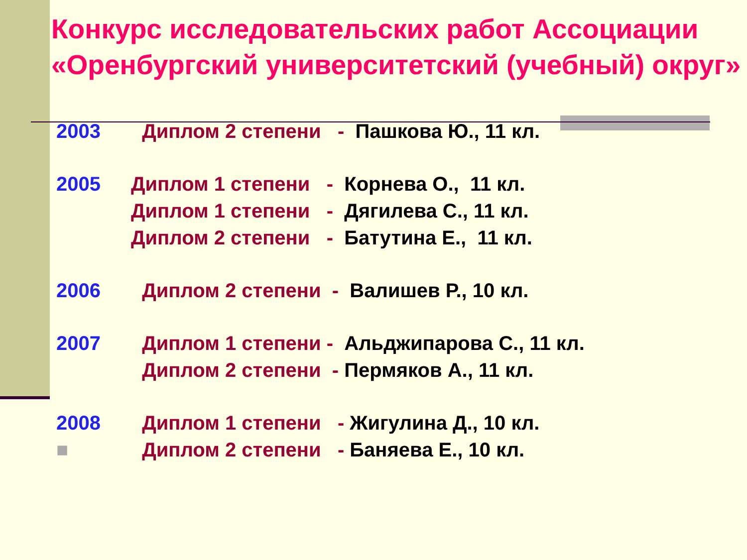Конкурс исследовательских работ Ассоциации «Оренбургский университетский (учебный) округ»
2003 Диплом 2 степени - Пашкова Ю., 11 кл.
2005 Диплом 1 степени - Корнева О., 11 кл.
Диплом 1 степени - Дягилева С., 11 кл.
Диплом 2 степени - Батутина Е., 11 кл.
2006 Диплом 2 степени - Валишев Р., 10 кл.
2007 Диплом 1 степени - Альджипарова С., 11 кл.
Диплом 2 степени - Пермяков А., 11 кл.
2008 Диплом 1 степени - Жигулина Д., 10 кл.
■ Диплом 2 степени - Баняева Е., 10 кл.